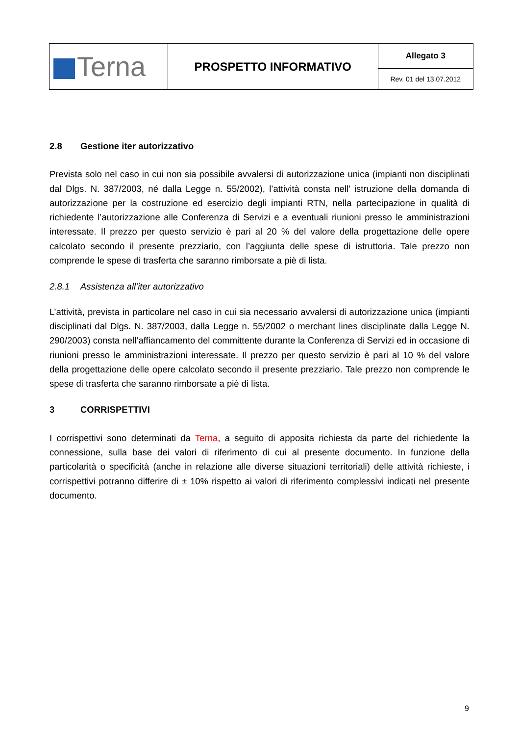| Terna | PROSPETTO INFORMATIVO | Allegato 3 |
| | | Rev. 01 del 13.07.2012 |
2.8 Gestione iter autorizzativo
Prevista solo nel caso in cui non sia possibile avvalersi di autorizzazione unica (impianti non disciplinati dal Dlgs. N. 387/2003, né dalla Legge n. 55/2002), l’attività consta nell’ istruzione della domanda di autorizzazione per la costruzione ed esercizio degli impianti RTN, nella partecipazione in qualità di richiedente l’autorizzazione alle Conferenza di Servizi e a eventuali riunioni presso le amministrazioni interessate. Il prezzo per questo servizio è pari al 20 % del valore della progettazione delle opere calcolato secondo il presente prezziario, con l’aggiunta delle spese di istruttoria. Tale prezzo non comprende le spese di trasferta che saranno rimborsate a piè di lista.
2.8.1 Assistenza all’iter autorizzativo
L’attività, prevista in particolare nel caso in cui sia necessario avvalersi di autorizzazione unica (impianti disciplinati dal Dlgs. N. 387/2003, dalla Legge n. 55/2002 o merchant lines disciplinate dalla Legge N. 290/2003) consta nell’affiancamento del committente durante la Conferenza di Servizi ed in occasione di riunioni presso le amministrazioni interessate. Il prezzo per questo servizio è pari al 10 % del valore della progettazione delle opere calcolato secondo il presente prezziario. Tale prezzo non comprende le spese di trasferta che saranno rimborsate a piè di lista.
3 CORRISPETTIVI
I corrispettivi sono determinati da Terna, a seguito di apposita richiesta da parte del richiedente la connessione, sulla base dei valori di riferimento di cui al presente documento. In funzione della particolarità o specificità (anche in relazione alle diverse situazioni territoriali) delle attività richieste, i corrispettivi potranno differire di ± 10% rispetto ai valori di riferimento complessivi indicati nel presente documento.
9